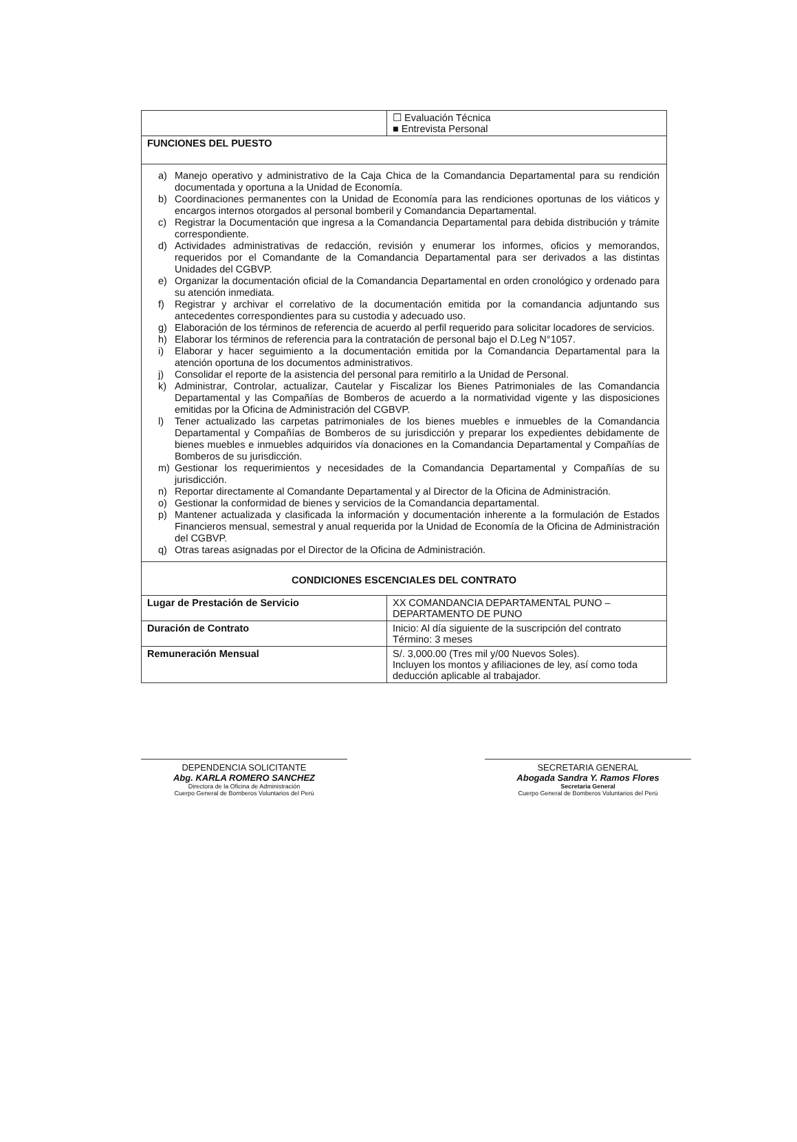| | ☐ Evaluación Técnica ■ Entrevista Personal |
| FUNCIONES DEL PUESTO | |
| a) Manejo operativo y administrativo de la Caja Chica de la Comandancia Departamental para su rendición documentada y oportuna a la Unidad de Economía. b) Coordinaciones permanentes con la Unidad de Economía para las rendiciones oportunas de los viáticos y encargos internos otorgados al personal bomberil y Comandancia Departamental. c) Registrar la Documentación que ingresa a la Comandancia Departamental para debida distribución y trámite correspondiente. d) Actividades administrativas de redacción, revisión y enumerar los informes, oficios y memorandos, requeridos por el Comandante de la Comandancia Departamental para ser derivados a las distintas Unidades del CGBVP. e) Organizar la documentación oficial de la Comandancia Departamental en orden cronológico y ordenado para su atención inmediata. f) Registrar y archivar el correlativo de la documentación emitida por la comandancia adjuntando sus antecedentes correspondientes para su custodia y adecuado uso. g) Elaboración de los términos de referencia de acuerdo al perfil requerido para solicitar locadores de servicios. h) Elaborar los términos de referencia para la contratación de personal bajo el D.Leg N°1057. i) Elaborar y hacer seguimiento a la documentación emitida por la Comandancia Departamental para la atención oportuna de los documentos administrativos. j) Consolidar el reporte de la asistencia del personal para remitirlo a la Unidad de Personal. k) Administrar, Controlar, actualizar, Cautelar y Fiscalizar los Bienes Patrimoniales de las Comandancia Departamental y las Compañías de Bomberos de acuerdo a la normatividad vigente y las disposiciones emitidas por la Oficina de Administración del CGBVP. l) Tener actualizado las carpetas patrimoniales de los bienes muebles e inmuebles de la Comandancia Departamental y Compañías de Bomberos de su jurisdicción y preparar los expedientes debidamente de bienes muebles e inmuebles adquiridos vía donaciones en la Comandancia Departamental y Compañías de Bomberos de su jurisdicción. m) Gestionar los requerimientos y necesidades de la Comandancia Departamental y Compañías de su jurisdicción. n) Reportar directamente al Comandante Departamental y al Director de la Oficina de Administración. o) Gestionar la conformidad de bienes y servicios de la Comandancia departamental. p) Mantener actualizada y clasificada la información y documentación inherente a la formulación de Estados Financieros mensual, semestral y anual requerida por la Unidad de Economía de la Oficina de Administración del CGBVP. q) Otras tareas asignadas por el Director de la Oficina de Administración. | |
| CONDICIONES ESCENCIALES DEL CONTRATO | |
| Lugar de Prestación de Servicio | XX COMANDANCIA DEPARTAMENTAL PUNO – DEPARTAMENTO DE PUNO |
| Duración de Contrato | Inicio: Al día siguiente de la suscripción del contrato Término: 3 meses |
| Remuneración Mensual | S/. 3,000.00 (Tres mil y/00 Nuevos Soles). Incluyen los montos y afiliaciones de ley, así como toda deducción aplicable al trabajador. |
DEPENDENCIA SOLICITANTE
Abg. KARLA ROMERO SANCHEZ
Directora de la Oficina de Administración
Cuerpo General de Bomberos Voluntarios del Perú
SECRETARIA GENERAL
Abogada Sandra Y. Ramos Flores
Secretaria General
Cuerpo General de Bomberos Voluntarios del Perú